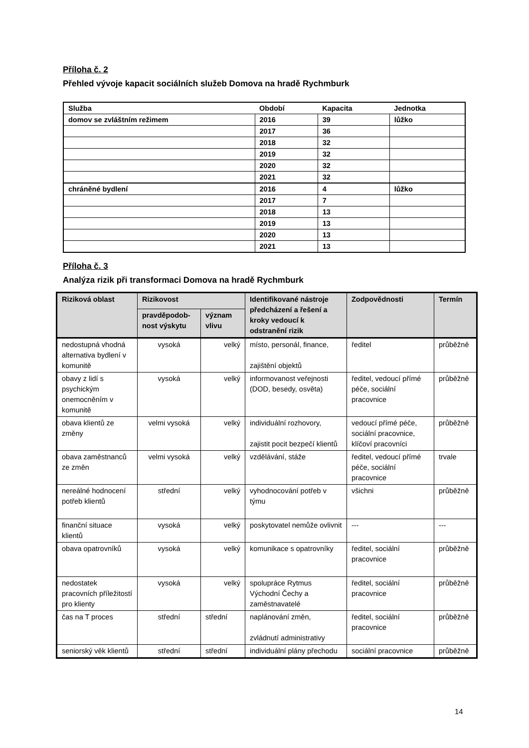Příloha č. 2
Přehled vývoje kapacit sociálních služeb Domova na hradě Rychmburk
| Služba | Období | Kapacita | Jednotka |
| domov se zvláštním režimem | 2016 | 39 | lůžko |
| | 2017 | 36 | |
| | 2018 | 32 | |
| | 2019 | 32 | |
| | 2020 | 32 | |
| | 2021 | 32 | |
| chráněné bydlení | 2016 | 4 | lůžko |
| | 2017 | 7 | |
| | 2018 | 13 | |
| | 2019 | 13 | |
| | 2020 | 13 | |
| | 2021 | 13 | |
Příloha č. 3
Analýza rizik při transformaci Domova na hradě Rychmburk
| Riziková oblast | Rizikovost | | Identifikované nástroje předcházení a řešení a kroky vedoucí k odstranění rizik | Zodpovědnosti | Termín |
| --- | --- | --- | --- | --- | --- |
| | pravděpodob-nost výskytu | význam vlivu | | | |
| nedostupná vhodná alternativa bydlení v komunitě | vysoká | velký | místo, personál, finance, zajištění objektů | ředitel | průběžně |
| obavy z lidí s psychickým onemocněním v komunitě | vysoká | velký | informovanost veřejnosti (DOD, besedy, osvěta) | ředitel, vedoucí přímé péče, sociální pracovnice | průběžně |
| obava klientů ze změny | velmi vysoká | velký | individuální rozhovory, zajistit pocit bezpečí klientů | vedoucí přímé péče, sociální pracovnice, klíčoví pracovníci | průběžně |
| obava zaměstnanců ze změn | velmi vysoká | velký | vzdělávání, stáže | ředitel, vedoucí přímé péče, sociální pracovnice | trvale |
| nereálné hodnocení potřeb klientů | střední | velký | vyhodnocování potřeb v týmu | všichni | průběžně |
| finanční situace klientů | vysoká | velký | poskytovatel nemůže ovlivnit | --- | --- |
| obava opatrovníků | vysoká | velký | komunikace s opatrovníky | ředitel, sociální pracovnice | průběžně |
| nedostatek pracovních příležitostí pro klienty | vysoká | velký | spolupráce Rytmus Východní Čechy a zaměstnavatelé | ředitel, sociální pracovnice | průběžně |
| čas na T proces | střední | střední | naplánování změn, zvládnutí administrativy | ředitel, sociální pracovnice | průběžně |
| seniorský věk klientů | střední | střední | individuální plány přechodu | sociální pracovnice | průběžně |
14